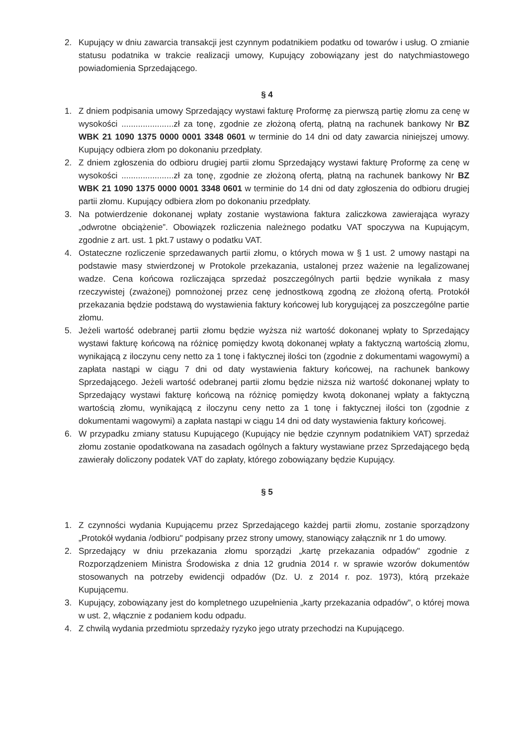2. Kupujący w dniu zawarcia transakcji jest czynnym podatnikiem podatku od towarów i usług. O zmianie statusu podatnika w trakcie realizacji umowy, Kupujący zobowiązany jest do natychmiastowego powiadomienia Sprzedającego.
§ 4
1. Z dniem podpisania umowy Sprzedający wystawi fakturę Proformę za pierwszą partię złomu za cenę w wysokości ......................zł za tonę, zgodnie ze złożoną ofertą, płatną na rachunek bankowy Nr BZ WBK 21 1090 1375 0000 0001 3348 0601 w terminie do 14 dni od daty zawarcia niniejszej umowy. Kupujący odbiera złom po dokonaniu przedpłaty.
2. Z dniem zgłoszenia do odbioru drugiej partii złomu Sprzedający wystawi fakturę Proformę za cenę w wysokości ......................zł za tonę, zgodnie ze złożoną ofertą, płatną na rachunek bankowy Nr BZ WBK 21 1090 1375 0000 0001 3348 0601 w terminie do 14 dni od daty zgłoszenia do odbioru drugiej partii złomu. Kupujący odbiera złom po dokonaniu przedpłaty.
3. Na potwierdzenie dokonanej wpłaty zostanie wystawiona faktura zaliczkowa zawierająca wyrazy „odwrotne obciążenie”. Obowiązek rozliczenia należnego podatku VAT spoczywa na Kupującym, zgodnie z art. ust. 1 pkt.7 ustawy o podatku VAT.
4. Ostateczne rozliczenie sprzedawanych partii złomu, o których mowa w § 1 ust. 2 umowy nastąpi na podstawie masy stwierdzonej w Protokole przekazania, ustalonej przez ważenie na legalizowanej wadze. Cena końcowa rozliczająca sprzedaż poszczególnych partii będzie wynikała z masy rzeczywistej (zważonej) pomnożonej przez cenę jednostkową zgodną ze złożoną ofertą. Protokół przekazania będzie podstawą do wystawienia faktury końcowej lub korygującej za poszczególne partie złomu.
5. Jeżeli wartość odebranej partii złomu będzie wyższa niż wartość dokonanej wpłaty to Sprzedający wystawi fakturę końcową na różnicę pomiędzy kwotą dokonanej wpłaty a faktyczną wartością złomu, wynikającą z iloczynu ceny netto za 1 tonę i faktycznej ilości ton (zgodnie z dokumentami wagowymi) a zapłata nastąpi w ciągu 7 dni od daty wystawienia faktury końcowej, na rachunek bankowy Sprzedającego. Jeżeli wartość odebranej partii złomu będzie niższa niż wartość dokonanej wpłaty to Sprzedający wystawi fakturę końcową na różnicę pomiędzy kwotą dokonanej wpłaty a faktyczną wartością złomu, wynikającą z iloczynu ceny netto za 1 tonę i faktycznej ilości ton (zgodnie z dokumentami wagowymi) a zapłata nastąpi w ciągu 14 dni od daty wystawienia faktury końcowej.
6. W przypadku zmiany statusu Kupującego (Kupujący nie będzie czynnym podatnikiem VAT) sprzedaż złomu zostanie opodatkowana na zasadach ogólnych a faktury wystawiane przez Sprzedającego będą zawierały doliczony podatek VAT do zapłaty, którego zobowiązany będzie Kupujący.
§ 5
1. Z czynności wydania Kupującemu przez Sprzedającego każdej partii złomu, zostanie sporządzony „Protokół wydania /odbioru" podpisany przez strony umowy, stanowiący załącznik nr 1 do umowy.
2. Sprzedający w dniu przekazania złomu sporządzi „kartę przekazania odpadów" zgodnie z Rozporządzeniem Ministra Środowiska z dnia 12 grudnia 2014 r. w sprawie wzorów dokumentów stosowanych na potrzeby ewidencji odpadów (Dz. U. z 2014 r. poz. 1973), którą przekaże Kupującemu.
3. Kupujący, zobowiązany jest do kompletnego uzupełnienia „karty przekazania odpadów", o której mowa w ust. 2, włącznie z podaniem kodu odpadu.
4. Z chwilą wydania przedmiotu sprzedaży ryzyko jego utraty przechodzi na Kupującego.